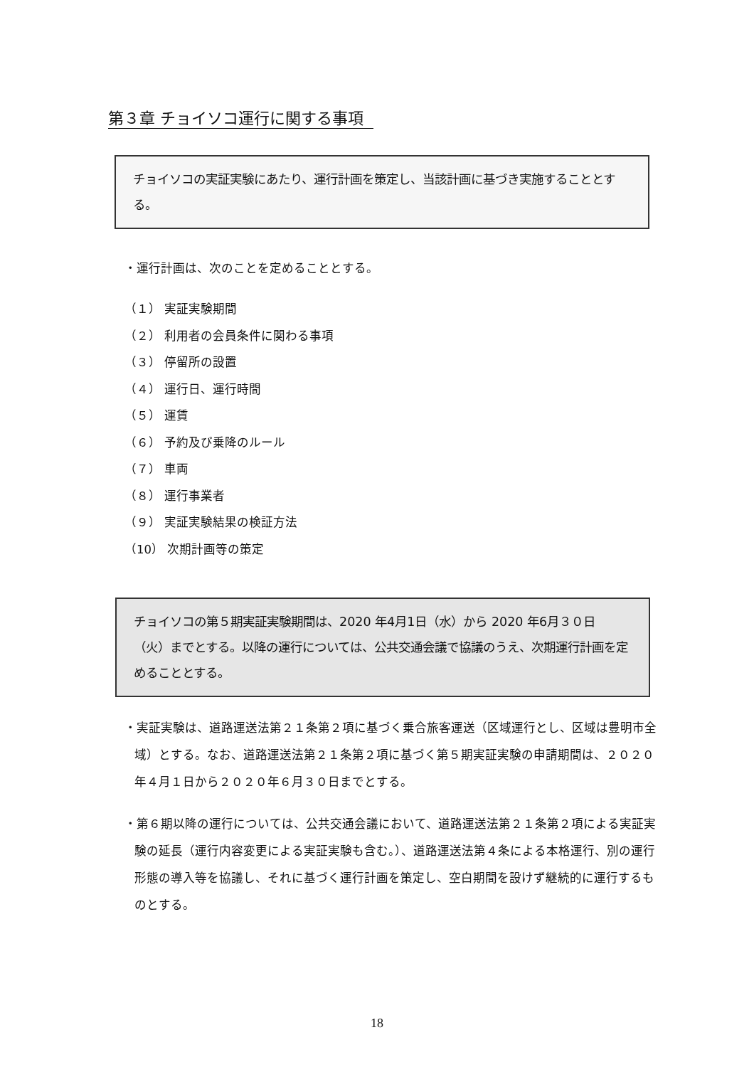第３章 チョイソコ運行に関する事項
チョイソコの実証実験にあたり、運行計画を策定し、当該計画に基づき実施することとする。
・運行計画は、次のことを定めることとする。
（１） 実証実験期間
（２） 利用者の会員条件に関わる事項
（３） 停留所の設置
（４） 運行日、運行時間
（５） 運賃
（６） 予約及び乗降のルール
（７） 車両
（８） 運行事業者
（９） 実証実験結果の検証方法
（10） 次期計画等の策定
チョイソコの第５期実証実験期間は、2020 年4月1日（水）から 2020 年6月３０日（火）までとする。以降の運行については、公共交通会議で協議のうえ、次期運行計画を定めることとする。
・実証実験は、道路運送法第２１条第２項に基づく乗合旅客運送（区域運行とし、区域は豊明市全域）とする。なお、道路運送法第２１条第２項に基づく第５期実証実験の申請期間は、２０２０年４月１日から２０２０年６月３０日までとする。
・第６期以降の運行については、公共交通会議において、道路運送法第２１条第２項による実証実験の延長（運行内容変更による実証実験も含む。）、道路運送法第４条による本格運行、別の運行形態の導入等を協議し、それに基づく運行計画を策定し、空白期間を設けず継続的に運行するものとする。
18